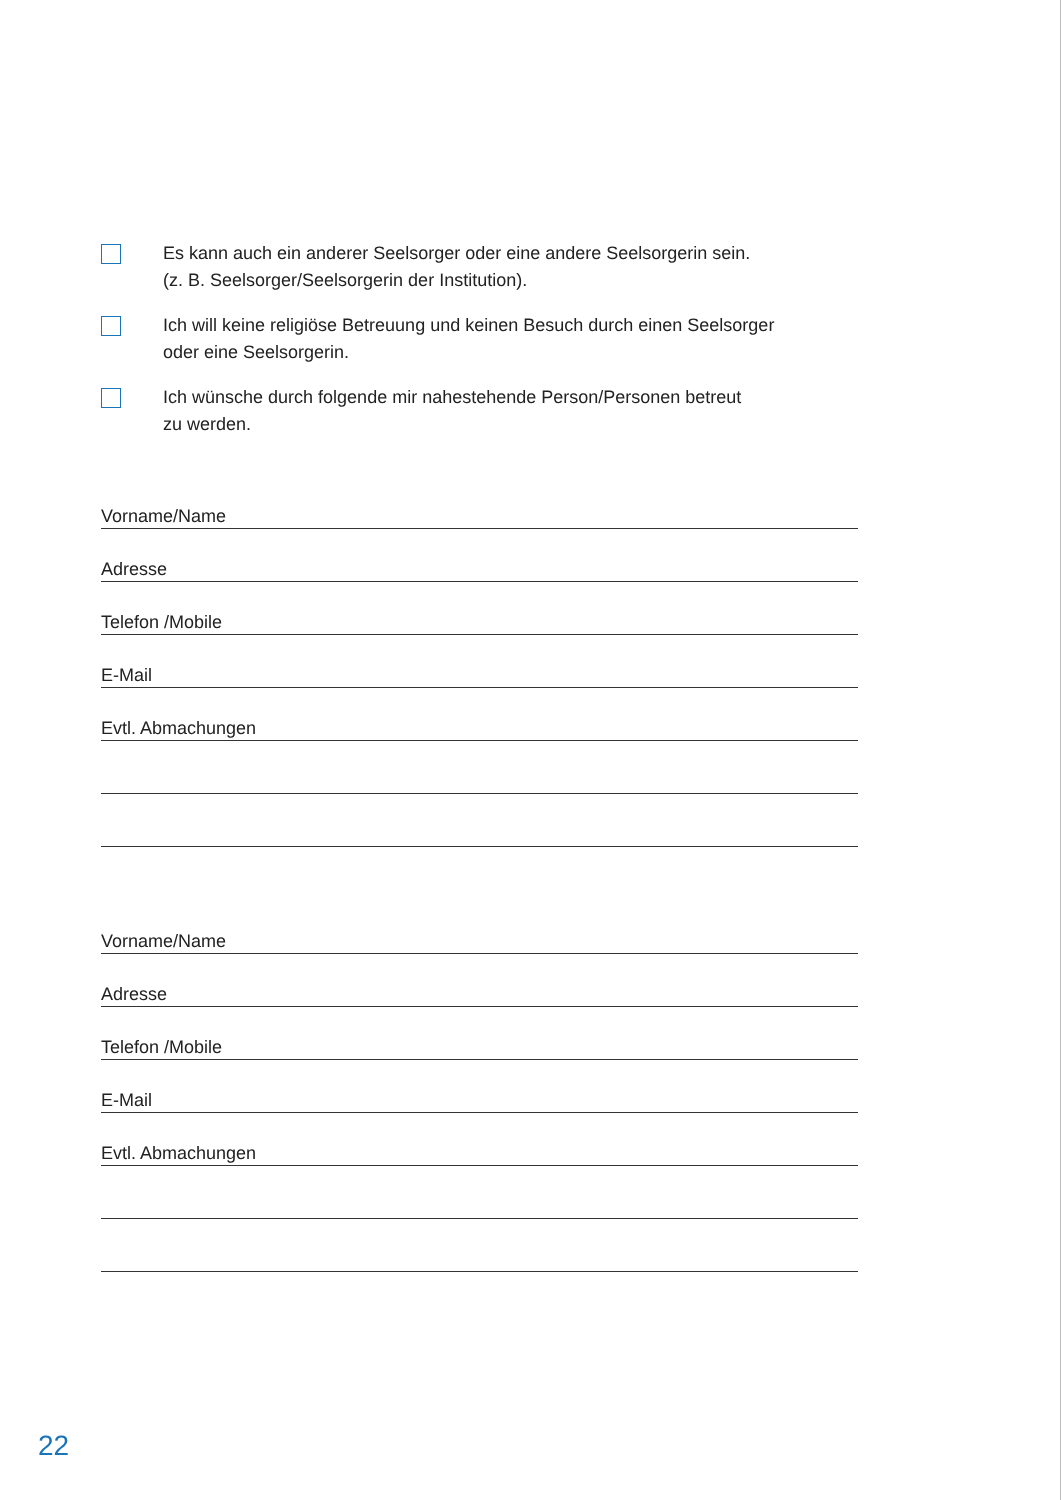Es kann auch ein anderer Seelsorger oder eine andere Seelsorgerin sein.
(z. B. Seelsorger/Seelsorgerin der Institution).
Ich will keine religiöse Betreuung und keinen Besuch durch einen Seelsorger
oder eine Seelsorgerin.
Ich wünsche durch folgende mir nahestehende Person/Personen betreut
zu werden.
Vorname/Name
Adresse
Telefon /Mobile
E-Mail
Evtl. Abmachungen
Vorname/Name
Adresse
Telefon /Mobile
E-Mail
Evtl. Abmachungen
22